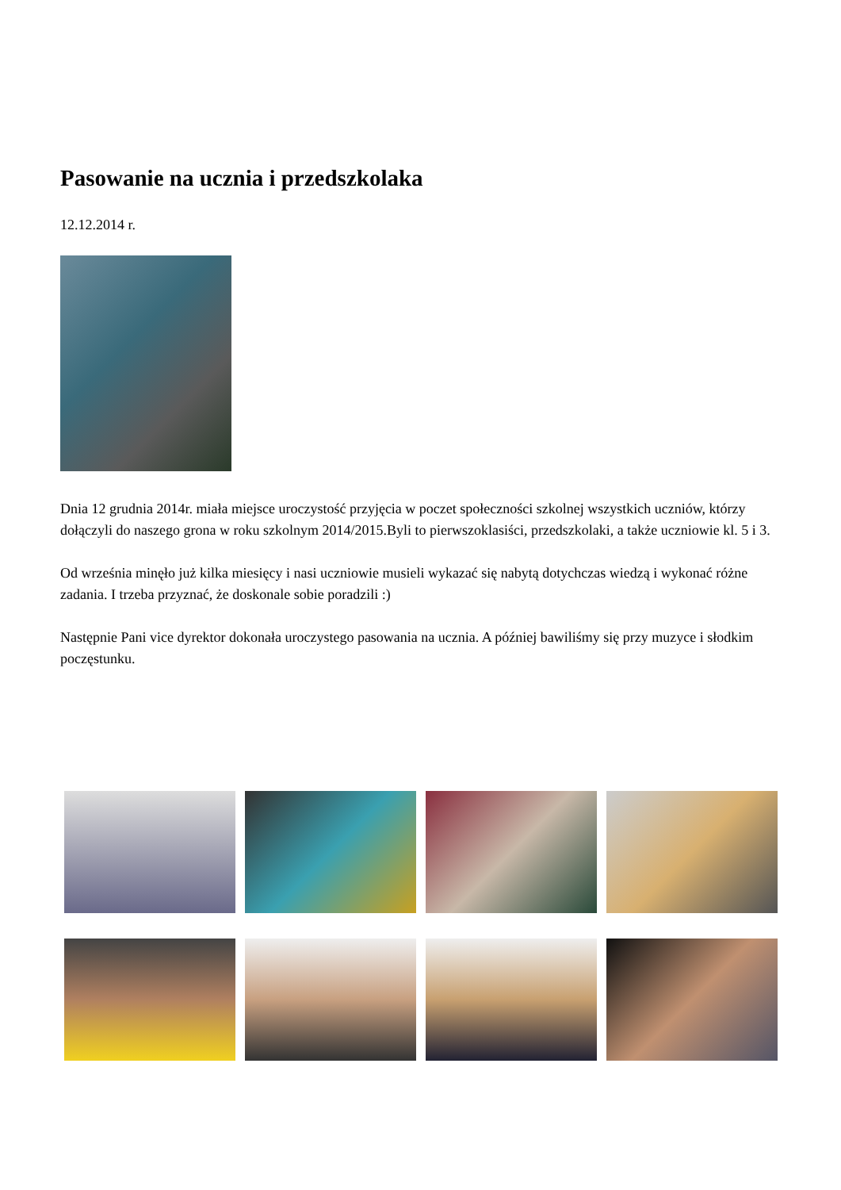Pasowanie na ucznia i przedszkolaka
12.12.2014 r.
Dnia 12 grudnia 2014r. miała miejsce uroczystość przyjęcia w poczet społeczności szkolnej wszystkich uczniów, którzy dołączyli do naszego grona w roku szkolnym 2014/2015.Byli to pierwszoklasiści, przedszkolaki, a także uczniowie kl. 5 i 3.
Od września minęło już kilka miesięcy i nasi uczniowie musieli wykazać się nabytą dotychczas wiedzą i wykonać różne zadania. I trzeba przyznać, że doskonale sobie poradzili :)
Następnie Pani vice dyrektor dokonała uroczystego pasowania na ucznia. A później bawiliśmy się przy muzyce i słodkim poczęstunku.